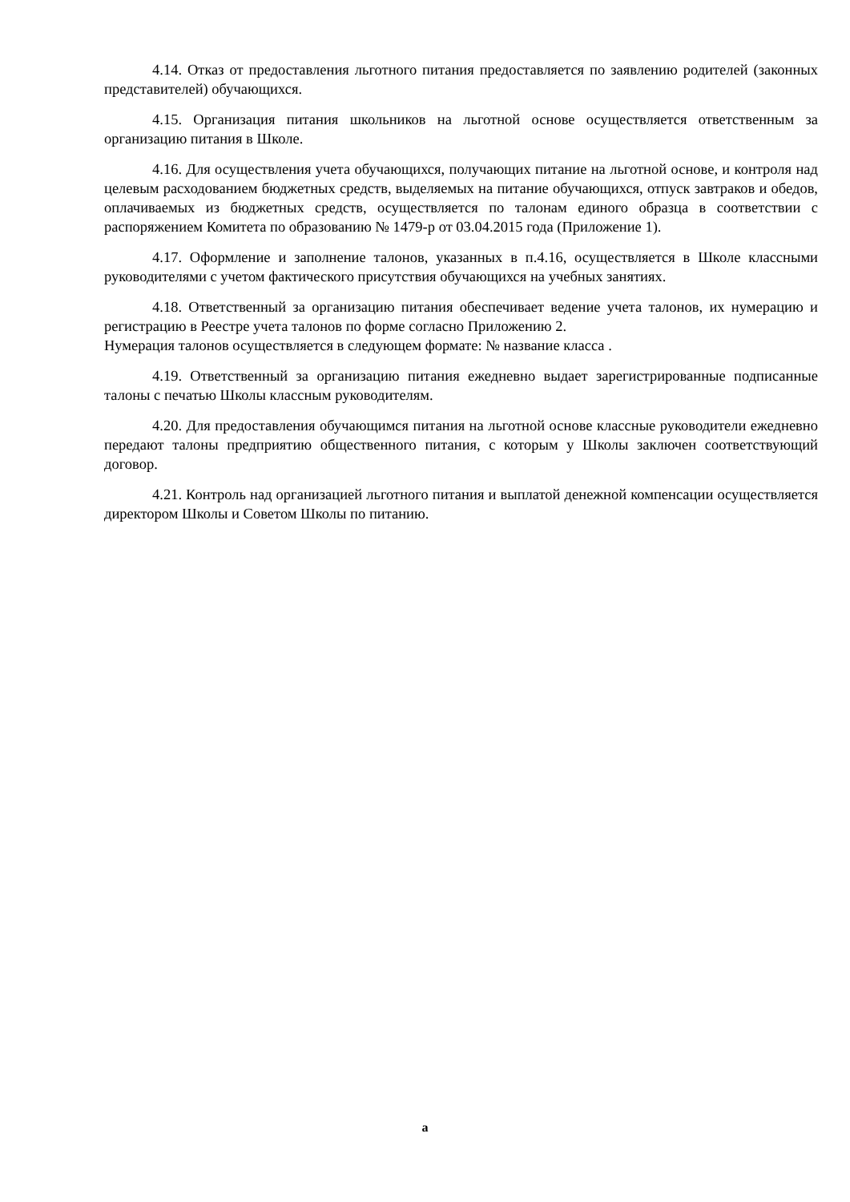4.14. Отказ от предоставления льготного питания предоставляется по заявлению родителей (законных представителей) обучающихся.
4.15. Организация питания школьников на льготной основе осуществляется ответственным за организацию питания в Школе.
4.16. Для осуществления учета обучающихся, получающих питание на льготной основе, и контроля над целевым расходованием бюджетных средств, выделяемых на питание обучающихся, отпуск завтраков и обедов, оплачиваемых из бюджетных средств, осуществляется по талонам единого образца в соответствии с распоряжением Комитета по образованию № 1479-р от 03.04.2015 года (Приложение 1).
4.17. Оформление и заполнение талонов, указанных в п.4.16, осуществляется в Школе классными руководителями с учетом фактического присутствия обучающихся на учебных занятиях.
4.18. Ответственный за организацию питания обеспечивает ведение учета талонов, их нумерацию и регистрацию в Реестре учета талонов по форме согласно Приложению 2.
Нумерация талонов осуществляется в следующем формате: № название класса .
4.19. Ответственный за организацию питания ежедневно выдает зарегистрированные подписанные талоны с печатью Школы классным руководителям.
4.20. Для предоставления обучающимся питания на льготной основе классные руководители ежедневно передают талоны предприятию общественного питания, с которым у Школы заключен соответствующий договор.
4.21. Контроль над организацией льготного питания и выплатой денежной компенсации осуществляется директором Школы и Советом Школы по питанию.
а